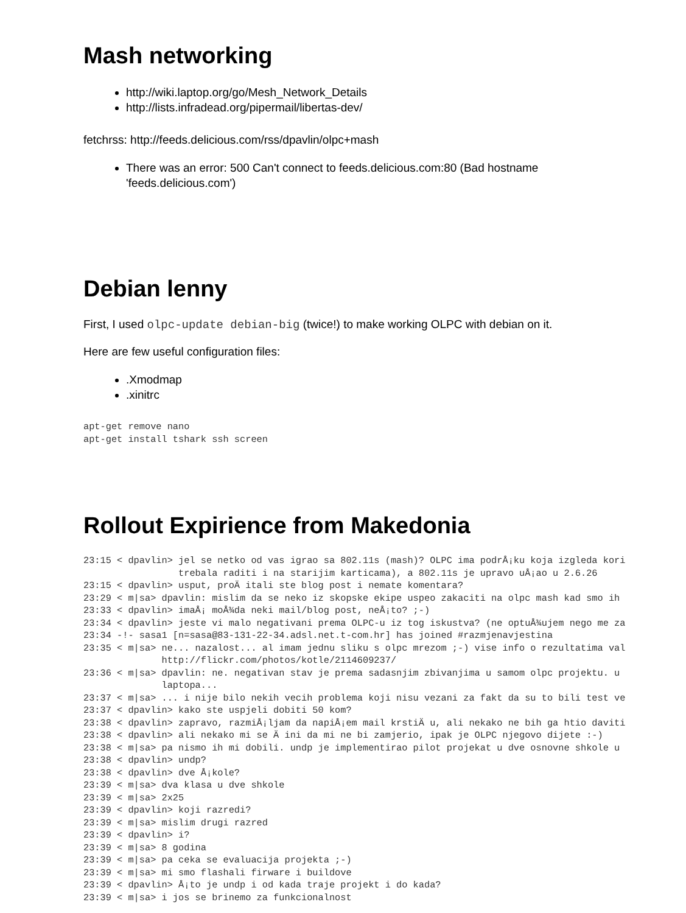Mash networking
http://wiki.laptop.org/go/Mesh_Network_Details
http://lists.infradead.org/pipermail/libertas-dev/
fetchrss: http://feeds.delicious.com/rss/dpavlin/olpc+mash
There was an error: 500 Can't connect to feeds.delicious.com:80 (Bad hostname
'feeds.delicious.com')
Debian lenny
First, I used olpc-update debian-big (twice!) to make working OLPC with debian on it.
Here are few useful configuration files:
.Xmodmap
.xinitrc
apt-get remove nano
apt-get install tshark ssh screen
Rollout Expirience from Makedonia
23:15 < dpavlin> jel se netko od vas igrao sa 802.11s (mash)? OLPC ima podrÅ¡ku koja izgleda kori
                 trebala raditi i na starijim karticama), a 802.11s je upravo uÅ¡ao u 2.6.26
23:15 < dpavlin> usput, proÄ itali ste blog post i nemate komentara?
23:29 < m|sa> dpavlin: mislim da se neko iz skopske ekipe uspeo zakaciti na olpc mash kad smo ih
23:33 < dpavlin> imaÅ¡ moÅ¾da neki mail/blog post, neÅ¡to? ;-)
23:34 < dpavlin> jeste vi malo negativani prema OLPC-u iz tog iskustva? (ne optuÅ¾ujem nego me za
23:34 -!- sasa1 [n=sasa@83-131-22-34.adsl.net.t-com.hr] has joined #razmjenavjestina
23:35 < m|sa> ne... nazalost... al imam jednu sliku s olpc mrezom ;-) vise info o rezultatima val
              http://flickr.com/photos/kotle/2114609237/
23:36 < m|sa> dpavlin: ne. negativan stav je prema sadasnjim zbivanjima u samom olpc projektu. u
              laptopa...
23:37 < m|sa> ... i nije bilo nekih vecih problema koji nisu vezani za fakt da su to bili test ve
23:37 < dpavlin> kako ste uspjeli dobiti 50 kom?
23:38 < dpavlin> zapravo, razmiÅ¡ljam da napiÅ¡em mail krstiÄ u, ali nekako ne bih ga htio daviti
23:38 < dpavlin> ali nekako mi se Ä ini da mi ne bi zamjerio, ipak je OLPC njegovo dijete :-)
23:38 < m|sa> pa nismo ih mi dobili. undp je implementirao pilot projekat u dve osnovne shkole u
23:38 < dpavlin> undp?
23:38 < dpavlin> dve Å¡kole?
23:39 < m|sa> dva klasa u dve shkole
23:39 < m|sa> 2x25
23:39 < dpavlin> koji razredi?
23:39 < m|sa> mislim drugi razred
23:39 < dpavlin> i?
23:39 < m|sa> 8 godina
23:39 < m|sa> pa ceka se evaluacija projekta ;-)
23:39 < m|sa> mi smo flashali firware i buildove
23:39 < dpavlin> Å¡to je undp i od kada traje projekt i do kada?
23:39 < m|sa> i jos se brinemo za funkcionalnost